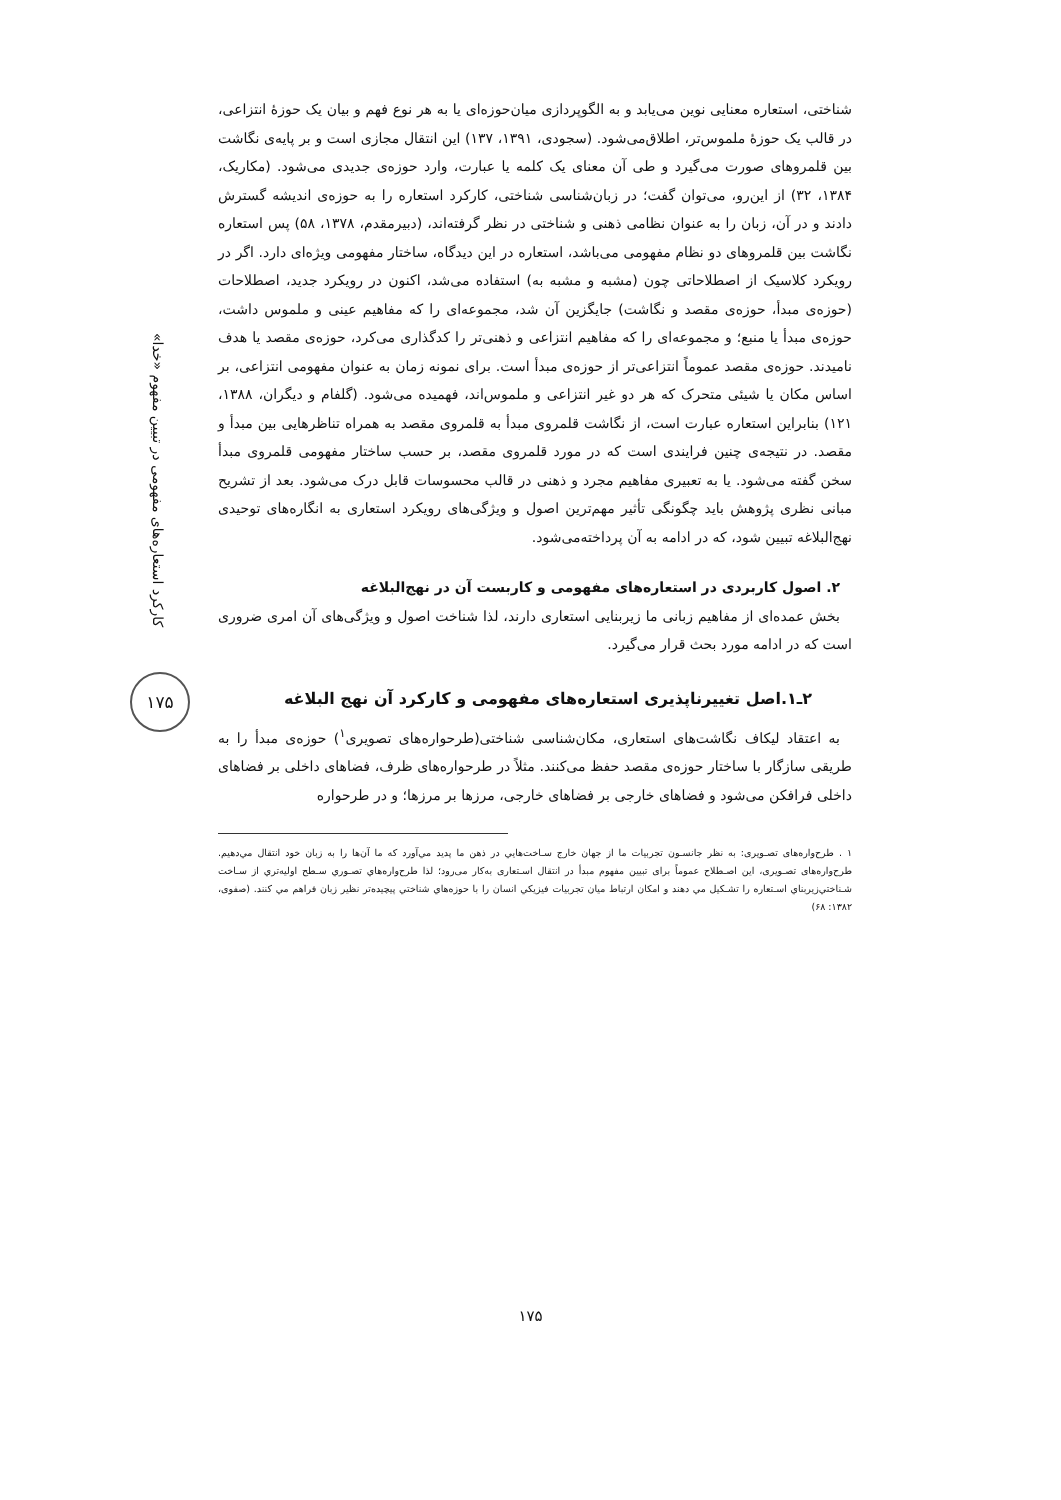کارکرد استعاره‌های مفهومی در تبیین مفهوم «خدا»
۱۷۵
شناختی، استعاره معنایی نوین می‌یابد و به الگوپردازی میان‌حوزه‌ای یا به هر نوع فهم و بیان یک حوزهٔ انتزاعی، در قالب یک حوزهٔ ملموس‌تر، اطلاق‌می‌شود. (سجودی، ۱۳۹۱، ۱۳۷) این انتقال مجازی است و بر پایه‌ی نگاشت بین قلمروهای صورت می‌گیرد و طی آن معنای یک کلمه یا عبارت، وارد حوزه‌ی جدیدی می‌شود. (مکاریک، ۱۳۸۴، ۳۲) از این‌رو، می‌توان گفت؛ در زبان‌شناسی شناختی، کارکرد استعاره را به حوزه‌ی اندیشه گسترش دادند و در آن، زبان را به عنوان نظامی ذهنی و شناختی در نظر گرفته‌اند، (دبیرمقدم، ۱۳۷۸، ۵۸) پس استعاره نگاشت بین قلمروهای دو نظام مفهومی می‌باشد، استعاره در این دیدگاه، ساختار مفهومی ویژه‌ای دارد. اگر در رویکرد کلاسیک از اصطلاحاتی چون (مشبه و مشبه به) استفاده می‌شد، اکنون در رویکرد جدید، اصطلاحات (حوزه‌ی مبدأ، حوزه‌ی مقصد و نگاشت) جایگزین آن شد، مجموعه‌ای را که مفاهیم عینی و ملموس داشت، حوزه‌ی مبدأ یا منبع؛ و مجموعه‌ای را که مفاهیم انتزاعی و ذهنی‌تر را کدگذاری می‌کرد، حوزه‌ی مقصد یا هدف نامیدند. حوزه‌ی مقصد عموماً انتزاعی‌تر از حوزه‌ی مبدأ است. برای نمونه زمان به عنوان مفهومی انتزاعی، بر اساس مکان یا شیئی متحرک که هر دو غیر انتزاعی و ملموس‌اند، فهمیده می‌شود. (گلفام و دیگران، ۱۳۸۸، ۱۲۱) بنابراین استعاره عبارت است، از نگاشت قلمروی مبدأ به قلمروی مقصد به همراه تناظرهایی بین مبدأ و مقصد. در نتیجه‌ی چنین فرایندی است که در مورد قلمروی مقصد، بر حسب ساختار مفهومی قلمروی مبدأ سخن گفته می‌شود. یا به تعبیری مفاهیم مجرد و ذهنی در قالب محسوسات قابل درک می‌شود. بعد از تشریح مبانی نظری پژوهش باید چگونگی تأثیر مهم‌ترین اصول و ویژگی‌های رویکرد استعاری به انگاره‌های توحیدی نهج‌البلاغه تبیین شود، که در ادامه به آن پرداخته‌می‌شود.
۲. اصول کاربردی در استعاره‌های مفهومی و کاربست آن در نهج‌البلاغه
بخش عمده‌ای از مفاهیم زبانی ما زیربنایی استعاری دارند، لذا شناخت اصول و ویژگی‌های آن امری ضروری است که در ادامه مورد بحث قرار می‌گیرد.
۲ـ۱.اصل تغییرناپذیری استعاره‌های مفهومی و کارکرد آن نهج البلاغه
به اعتقاد لیکاف نگاشت‌های استعاری، مکان‌شناسی شناختی(طرحواره‌های تصویری<sup>۱</sup>) حوزه‌ی مبدأ را به طریقی سازگار با ساختار حوزه‌ی مقصد حفظ می‌کنند. مثلاً در طرحواره‌های ظرف، فضاهای داخلی بر فضاهای داخلی فرافکن می‌شود و فضاهای خارجی بر فضاهای خارجی، مرزها بر مرزها؛ و در طرحواره
۱ . طرح‌واره‌های تصـویری: به نظر جانسـون تجربیات ما از جهان خارج سـاخت‌هایي در ذهن ما پدید مي‌آورد که ما آن‌ها را به زبان خود انتقال مي‌دهیم. طرح‌واره‌های تصـویری، این اصـطلاح عموماً برای تبیین مفهوم مبدأ در انتقال اسـتعاری به‌کار می‌رود؛ لذا طرح‌واره‌هاي تصـوري سـطح اولیه‌تري از سـاخت شـناختي‌زیربناي اسـتعاره را تشـکیل مي دهند و امکان ارتباط میان تجربیات فیزیکي انسان را با حوزه‌هاي شناختي پیچیده‌تر نظیر زبان فراهم مي کنند. (صفوی، ۱۳۸۲: ۶۸)
۱۷۵